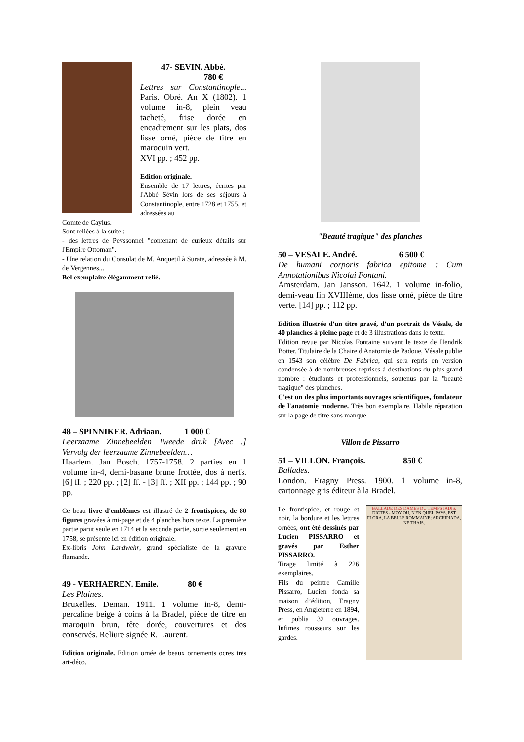47- SEVIN. Abbé.
780 €
Lettres sur Constantinople... Paris. Obré. An X (1802). 1 volume in-8, plein veau tacheté, frise dorée en encadrement sur les plats, dos lisse orné, pièce de titre en maroquin vert.
XVI pp. ; 452 pp.
Edition originale.
Ensemble de 17 lettres, écrites par l'Abbé Sévin lors de ses séjours à Constantinople, entre 1728 et 1755, et adressées au
Comte de Caylus.
Sont reliées à la suite :
- des lettres de Peyssonnel "contenant de curieux détails sur l'Empire Ottoman".
- Une relation du Consulat de M. Anquetil à Surate, adressée à M. de Vergennes...
Bel exemplaire élégamment relié.
48 – SPINNIKER. Adriaan. 1 000 €
Leerzaame Zinnebeelden Tweede druk [Avec :] Vervolg der leerzaame Zinnebeelden…
Haarlem. Jan Bosch. 1757-1758. 2 parties en 1 volume in-4, demi-basane brune frottée, dos à nerfs. [6] ff. ; 220 pp. ; [2] ff. - [3] ff. ; XII pp. ; 144 pp. ; 90 pp.
Ce beau livre d'emblèmes est illustré de 2 frontispices, de 80 figures gravées à mi-page et de 4 planches hors texte. La première partie parut seule en 1714 et la seconde partie, sortie seulement en 1758, se présente ici en édition originale.
Ex-libris John Landwehr, grand spécialiste de la gravure flamande.
49 - VERHAEREN. Emile. 80 €
Les Plaines.
Bruxelles. Deman. 1911. 1 volume in-8, demi-percaline beige à coins à la Bradel, pièce de titre en maroquin brun, tête dorée, couvertures et dos conservés. Reliure signée R. Laurent.
Edition originale. Edition ornée de beaux ornements ocres très art-déco.
"Beauté tragique" des planches
50 – VESALE. André. 6 500 €
De humani corporis fabrica epitome : Cum Annotationibus Nicolai Fontani.
Amsterdam. Jan Jansson. 1642. 1 volume in-folio, demi-veau fin XVIIIème, dos lisse orné, pièce de titre verte. [14] pp. ; 112 pp.
Edition illustrée d'un titre gravé, d'un portrait de Vésale, de 40 planches à pleine page et de 3 illustrations dans le texte.
Edition revue par Nicolas Fontaine suivant le texte de Hendrik Botter. Titulaire de la Chaire d'Anatomie de Padoue, Vésale publie en 1543 son célèbre De Fabrica, qui sera repris en version condensée à de nombreuses reprises à destinations du plus grand nombre : étudiants et professionnels, soutenus par la "beauté tragique" des planches.
C'est un des plus importants ouvrages scientifiques, fondateur de l'anatomie moderne. Très bon exemplaire. Habile réparation sur la page de titre sans manque.
Villon de Pissarro
51 – VILLON. François. 850 €
Ballades.
London. Eragny Press. 1900. 1 volume in-8, cartonnage gris éditeur à la Bradel.
Le frontispice, et rouge et noir, la bordure et les lettres ornées, ont été dessinés par Lucien PISSARRO et gravés par Esther PISSARRO.
Tirage limité à 226 exemplaires.
Fils du peintre Camille Pissarro, Lucien fonda sa maison d’édition, Eragny Press, en Angleterre en 1894, et publia 32 ouvrages. Infimes rousseurs sur les gardes.
BALLADE DES DAMES DU TEMPS JADIS.
DICTES - MOY OU, N'EN QUEL PAYS, EST FLORA, LA BELLE ROMMAINE; ARCHIPIADA, NE THAIS,